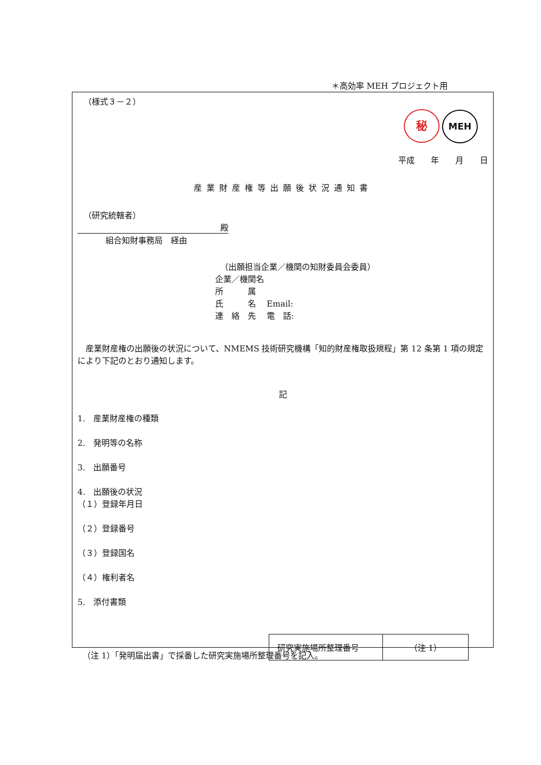＊高効率 MEH プロジェクト用
（様式３－２）
秘 MEH
平成　　年　　月　　日
産業財産権等出願後状況通知書
（研究統轄者）
殿
組合知財事務局　経由
（出願担当企業／機関の知財委員会委員）
企業／機関名
所　　　属
氏　　　名　 Email:
連　絡　先　 電　話:
　産業財産権の出願後の状況について、NMEMS 技術研究機構「知的財産権取扱規程」第 12 条第 1 項の規定により下記のとおり通知します。
記
1.　産業財産権の種類
2.　発明等の名称
3.　出願番号
4.　出願後の状況
（１）登録年月日
（２）登録番号
（３）登録国名
（４）権利者名
5.　添付書類
| 研究実施場所整理番号 | （注 1） |
（注 1）「発明届出書」で採番した研究実施場所整理番号を記入。